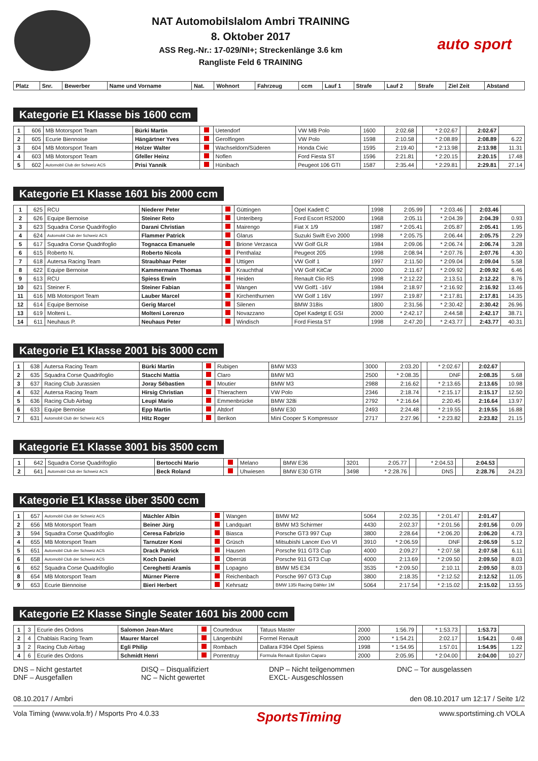NAT Automobilslalom Ambri TRAINING
8. Oktober 2017
ASS Reg.-Nr.: 17-029/NI+; Streckenlänge 3.6 km
Rangliste Feld 6 TRAINING
auto sport
| Platz | Snr. | Bewerber | Name und Vorname | Nat. | Wohnort | Fahrzeug | ccm | Lauf 1 | Strafe | Lauf 2 | Strafe | Ziel Zeit | Abstand |
| --- | --- | --- | --- | --- | --- | --- | --- | --- | --- | --- | --- | --- | --- |
Kategorie E1 Klasse bis 1600 ccm
| 1 | 606 | MB Motorsport Team | Bürki Martin | | Uetendorf | VW MB Polo | 1600 | 2:02.68 | | * 2:02.67 | | 2:02.67 | |
| 2 | 605 | Ecurie Biennoise | Hängärtner Yves | | Gerolfingen | VW Polo | 1598 | 2:10.58 | | * 2:08.89 | | 2:08.89 | 6.22 |
| 3 | 604 | MB Motorsport Team | Holzer Walter | | Wachseldorn/Süderen | Honda Civic | 1595 | 2:19.40 | | * 2:13.98 | | 2:13.98 | 11.31 |
| 4 | 603 | MB Motorsport Team | Gfeller Heinz | | Noflen | Ford Fiesta ST | 1596 | 2:21.81 | | * 2:20.15 | | 2:20.15 | 17.48 |
| 5 | 602 | Automobil Club der Schweiz ACS | Prisi Yannik | | Hünibach | Peugeot 106 GTI | 1587 | 2:35.44 | | * 2:29.81 | | 2:29.81 | 27.14 |
Kategorie E1 Klasse 1601 bis 2000 ccm
| 1 | 625 | RCU | Niederer Peter | | Güttingen | Opel Kadett C | 1998 | 2:05.99 | | * 2:03.46 | | 2:03.46 | |
| 2 | 626 | Equipe Bernoise | Steiner Reto | | Unteriberg | Ford Escort RS2000 | 1968 | 2:05.11 | | * 2:04.39 | | 2:04.39 | 0.93 |
| 3 | 623 | Squadra Corse Quadrifoglio | Darani Christian | | Mairengo | Fiat X 1/9 | 1987 | * 2:05.41 | | 2:05.87 | | 2:05.41 | 1.95 |
| 4 | 624 | Automobil Club der Schweiz ACS | Flammer Patrick | | Glarus | Suzuki Swift Evo 2000 | 1998 | * 2:05.75 | | 2:06.44 | | 2:05.75 | 2.29 |
| 5 | 617 | Squadra Corse Quadrifoglio | Tognacca Emanuele | | Brione Verzasca | VW Golf GLR | 1984 | 2:09.06 | | * 2:06.74 | | 2:06.74 | 3.28 |
| 6 | 615 | Roberto N. | Roberto Nicola | | Penthalaz | Peugeot 205 | 1998 | 2:08.94 | | * 2:07.76 | | 2:07.76 | 4.30 |
| 7 | 618 | Autersa Racing Team | Straubhaar Peter | | Uttigen | VW Golf 1 | 1997 | 2:11.50 | | * 2:09.04 | | 2:09.04 | 5.58 |
| 8 | 622 | Equipe Bernoise | Kammermann Thomas | | Krauchthal | VW Golf KitCar | 2000 | 2:11.67 | | * 2:09.92 | | 2:09.92 | 6.46 |
| 9 | 613 | RCU | Spiess Erwin | | Heiden | Renault Clio RS | 1998 | * 2:12.22 | | 2:13.51 | | 2:12.22 | 8.76 |
| 10 | 621 | Steiner F. | Steiner Fabian | | Wangen | VW Golf1 -16V | 1984 | 2:18.97 | | * 2:16.92 | | 2:16.92 | 13.46 |
| 11 | 616 | MB Motorsport Team | Lauber Marcel | | Kirchenthurnen | VW Golf 1 16V | 1997 | 2:19.87 | | * 2:17.81 | | 2:17.81 | 14.35 |
| 12 | 614 | Equipe Bernoise | Gerig Marcel | | Silenen | BMW 318is | 1800 | 2:31.56 | | * 2:30.42 | | 2:30.42 | 26.96 |
| 13 | 619 | Molteni L. | Molteni Lorenzo | | Novazzano | Opel Kadetgt E GSI | 2000 | * 2:42.17 | | 2:44.58 | | 2:42.17 | 38.71 |
| 14 | 611 | Neuhaus P. | Neuhaus Peter | | Windisch | Ford Fiesta ST | 1998 | 2:47.20 | | * 2:43.77 | | 2:43.77 | 40.31 |
Kategorie E1 Klasse 2001 bis 3000 ccm
| 1 | 638 | Autersa Racing Team | Bürki Martin | | Rubigen | BMW M33 | 3000 | 2:03.20 | | * 2:02.67 | | 2:02.67 | |
| 2 | 635 | Squadra Corse Quadrifoglio | Stacchi Mattia | | Claro | BMW M3 | 2500 | * 2:08.35 | | DNF | | 2:08.35 | 5.68 |
| 3 | 637 | Racing Club Jurassien | Joray Sébastien | | Moutier | BMW M3 | 2988 | 2:16.62 | | * 2:13.65 | | 2:13.65 | 10.98 |
| 4 | 632 | Autersa Racing Team | Hirsig Christian | | Thierachern | VW Polo | 2346 | 2:18.74 | | * 2:15.17 | | 2:15.17 | 12.50 |
| 5 | 636 | Racing Club Airbag | Leupi Mario | | Emmenbrücke | BMW 328i | 2792 | * 2:16.64 | | 2:20.45 | | 2:16.64 | 13.97 |
| 6 | 633 | Equipe Bernoise | Epp Martin | | Altdorf | BMW E30 | 2493 | 2:24.48 | | * 2:19.55 | | 2:19.55 | 16.88 |
| 7 | 631 | Automobil Club der Schweiz ACS | Hitz Roger | | Berikon | Mini Cooper S Kompressor | 2717 | 2:27.96 | | * 2:23.82 | | 2:23.82 | 21.15 |
Kategorie E1 Klasse 3001 bis 3500 ccm
| 1 | 642 | Squadra Corse Quadrifoglio | Bertocchi Mario | | Melano | BMW E36 | 3201 | 2:05.77 | | * 2:04.53 | | 2:04.53 | |
| 2 | 641 | Automobil Club der Schweiz ACS | Beck Roland | | Uhwiesen | BMW E30 GTR | 3498 | * 2:28.76 | | DNS | | 2:28.76 | 24.23 |
Kategorie E1 Klasse über 3500 ccm
| 1 | 657 | Automobil Club der Schweiz ACS | Mächler Albin | | Wangen | BMW M2 | 5064 | 2:02.35 | | * 2:01.47 | | 2:01.47 | |
| 2 | 656 | MB Motorsport Team | Beiner Jürg | | Landquart | BMW M3 Schirmer | 4430 | 2:02.37 | | * 2:01.56 | | 2:01.56 | 0.09 |
| 3 | 594 | Squadra Corse Quadrifoglio | Ceresa Fabrizio | | Biasca | Porsche GT3 997 Cup | 3800 | 2:28.64 | | * 2:06.20 | | 2:06.20 | 4.73 |
| 4 | 655 | MB Motorsport Team | Tarnutzer Koni | | Grüsch | Mitsubishi Lancer Evo VI | 3910 | * 2:06.59 | | DNF | | 2:06.59 | 5.12 |
| 5 | 651 | Automobil Club der Schweiz ACS | Drack Patrick | | Hausen | Porsche 911 GT3 Cup | 4000 | 2:09.27 | | * 2:07.58 | | 2:07.58 | 6.11 |
| 6 | 658 | Automobil Club der Schweiz ACS | Koch Daniel | | Oberrüti | Porsche 911 GT3 Cup | 4000 | 2:13.69 | | * 2:09.50 | | 2:09.50 | 8.03 |
| 6 | 652 | Squadra Corse Quadrifoglio | Cereghetti Aramis | | Lopagno | BMW M5 E34 | 3535 | * 2:09.50 | | 2:10.11 | | 2:09.50 | 8.03 |
| 8 | 654 | MB Motorsport Team | Mürner Pierre | | Reichenbach | Porsche 997 GT3 Cup | 3800 | 2:18.35 | | * 2:12.52 | | 2:12.52 | 11.05 |
| 9 | 653 | Ecurie Biennoise | Bieri Herbert | | Kehrsatz | BMW 135i Racing Dähler 1M | 5064 | 2:17.54 | | * 2:15.02 | | 2:15.02 | 13.55 |
Kategorie E2 Klasse Single Seater 1601 bis 2000 ccm
| 1 | 3 | Ecurie des Ordons | Salomon Jean-Marc | | Courtedoux | Tatuus Master | 2000 | 1:56.79 | | * 1:53.73 | | 1:53.73 | |
| 2 | 4 | Chablais Racing Team | Maurer Marcel | | Längenbühl | Formel Renault | 2000 | * 1:54.21 | | 2:02.17 | | 1:54.21 | 0.48 |
| 3 | 2 | Racing Club Airbag | Egli Philip | | Rombach | Dallara F394 Opel Spiess | 1998 | * 1:54.95 | | 1:57.01 | | 1:54.95 | 1.22 |
| 4 | 6 | Ecurie des Ordons | Schmidt Henri | | Porrentruy | Formula Renault Epsilon Caparo | 2000 | 2:05.95 | | * 2:04.00 | | 2:04.00 | 10.27 |
DNS – Nicht gestartet
DNF – Ausgefallen
DISQ – Disqualifiziert
NC – Nicht gewertet
DNP – Nicht teilgenommen
EXCL- Ausgeschlossen
DNC – Tor ausgelassen
08.10.2017 / Ambri den 08.10.2017 um 12:17 / Seite 1/2
Vola Timing (www.vola.fr) / Msports Pro 4.0.33 SportsTiming www.sportstiming.ch VOLA